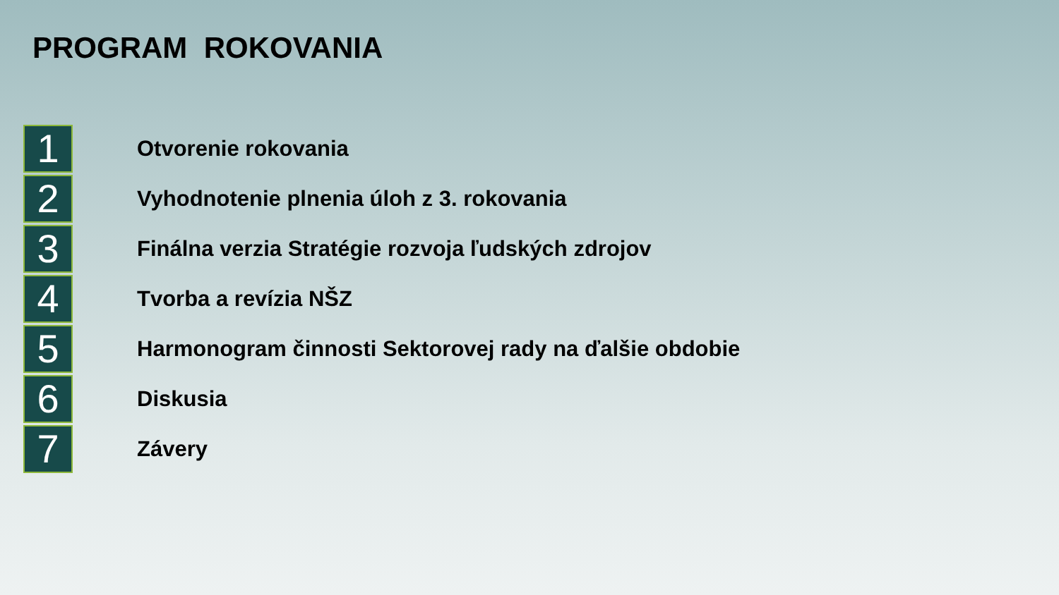PROGRAM ROKOVANIA
1
Otvorenie rokovania
2
Vyhodnotenie plnenia úloh z 3. rokovania
3
Finálna verzia Stratégie rozvoja ľudských zdrojov
4
Tvorba a revízia NŠZ
5
Harmonogram činnosti Sektorovej rady na ďalšie obdobie
6
Diskusia
7
Závery